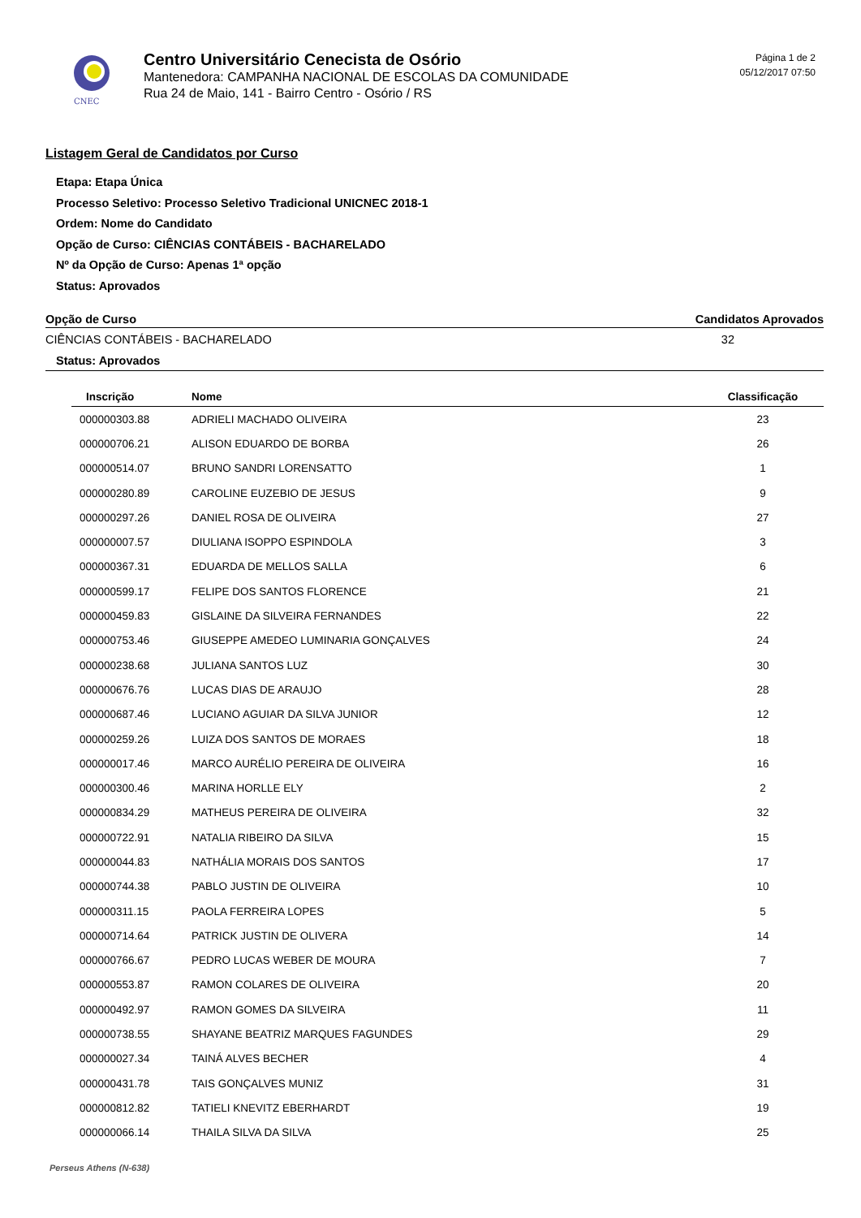CNEC
Centro Universitário Cenecista de Osório
Mantenedora: CAMPANHA NACIONAL DE ESCOLAS DA COMUNIDADE
Rua 24 de Maio, 141 - Bairro Centro - Osório / RS
Página 1 de 2
05/12/2017 07:50
Listagem Geral de Candidatos por Curso
Etapa: Etapa Única
Processo Seletivo: Processo Seletivo Tradicional UNICNEC 2018-1
Ordem: Nome do Candidato
Opção de Curso: CIÊNCIAS CONTÁBEIS - BACHARELADO
Nº da Opção de Curso: Apenas 1ª opção
Status: Aprovados
Opção de Curso Candidatos Aprovados
CIÊNCIAS CONTÁBEIS - BACHARELADO 32
Status: Aprovados
| Inscrição | Nome | Classificação |
| --- | --- | --- |
| 000000303.88 | ADRIELI MACHADO OLIVEIRA | 23 |
| 000000706.21 | ALISON EDUARDO DE BORBA | 26 |
| 000000514.07 | BRUNO SANDRI LORENSATTO | 1 |
| 000000280.89 | CAROLINE EUZEBIO DE JESUS | 9 |
| 000000297.26 | DANIEL ROSA DE OLIVEIRA | 27 |
| 000000007.57 | DIULIANA ISOPPO ESPINDOLA | 3 |
| 000000367.31 | EDUARDA DE MELLOS SALLA | 6 |
| 000000599.17 | FELIPE DOS SANTOS FLORENCE | 21 |
| 000000459.83 | GISLAINE DA SILVEIRA FERNANDES | 22 |
| 000000753.46 | GIUSEPPE AMEDEO LUMINARIA GONÇALVES | 24 |
| 000000238.68 | JULIANA SANTOS LUZ | 30 |
| 000000676.76 | LUCAS DIAS DE ARAUJO | 28 |
| 000000687.46 | LUCIANO AGUIAR DA SILVA JUNIOR | 12 |
| 000000259.26 | LUIZA DOS SANTOS DE MORAES | 18 |
| 000000017.46 | MARCO AURÉLIO PEREIRA DE OLIVEIRA | 16 |
| 000000300.46 | MARINA HORLLE ELY | 2 |
| 000000834.29 | MATHEUS PEREIRA DE OLIVEIRA | 32 |
| 000000722.91 | NATALIA RIBEIRO DA SILVA | 15 |
| 000000044.83 | NATHÁLIA MORAIS DOS SANTOS | 17 |
| 000000744.38 | PABLO JUSTIN DE OLIVEIRA | 10 |
| 000000311.15 | PAOLA FERREIRA LOPES | 5 |
| 000000714.64 | PATRICK JUSTIN DE OLIVERA | 14 |
| 000000766.67 | PEDRO LUCAS WEBER DE MOURA | 7 |
| 000000553.87 | RAMON COLARES DE OLIVEIRA | 20 |
| 000000492.97 | RAMON GOMES DA SILVEIRA | 11 |
| 000000738.55 | SHAYANE BEATRIZ MARQUES FAGUNDES | 29 |
| 000000027.34 | TAINÁ ALVES BECHER | 4 |
| 000000431.78 | TAIS GONÇALVES MUNIZ | 31 |
| 000000812.82 | TATIELI KNEVITZ EBERHARDT | 19 |
| 000000066.14 | THAILA SILVA DA SILVA | 25 |
Perseus Athens (N-638)